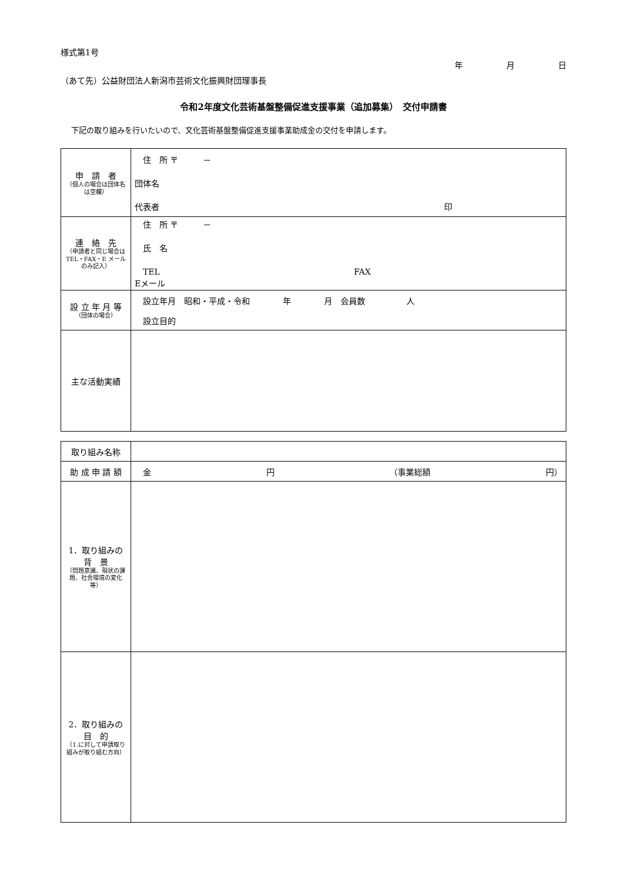様式第1号
（あて先）公益財団法人新潟市芸術文化振興財団理事長
年 月 日
令和2年度文化芸術基盤整備促進支援事業（追加募集）　交付申請書
下記の取り組みを行いたいので、文化芸術基盤整備促進支援事業助成金の交付を申請します。
| 申 請 者 （個人の場合は団体名は空欄） | 住 所 〒 － 団体名 代表者 印 |
| 連 絡 先 （申請者と同じ場合は TEL・FAX・E メールのみ記入） | 住 所 〒 － 氏 名 TEL FAX Eメール |
| 設 立 年 月 等 （団体の場合） | 設立年月 昭和・平成・令和 年 月 会員数 人 設立目的 |
| 主な活動実績 | |
| 取り組み名称 | |
| 助 成 申 請 額 | 金 円 （事業総額 円） |
| 1．取り組みの背 景 （問題意識、現状の課題、社会環境の変化等） | |
| 2．取り組みの目 的 （1.に対して申請取り組みが取り組む方向） | |